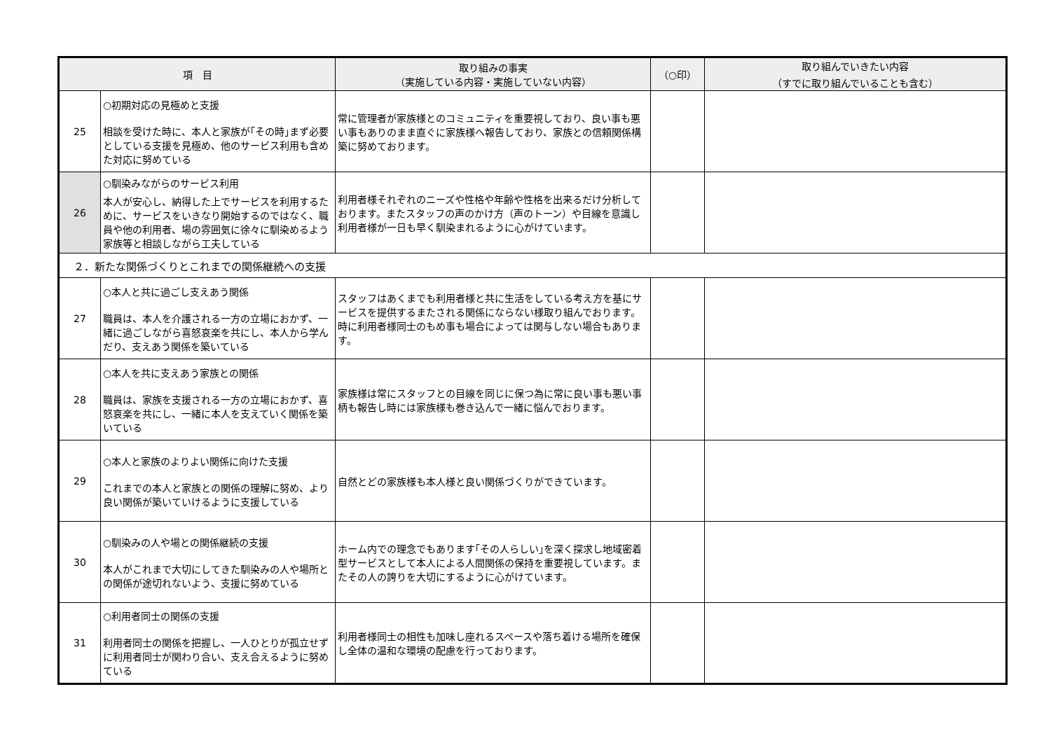| 項 目 | | 取り組みの事実 （実施している内容・実施していない内容） | （○印） | 取り組んでいきたい内容 （すでに取り組んでいることも含む） |
| --- | --- | --- | --- | --- |
| 25 | ○初期対応の見極めと支援 相談を受けた時に、本人と家族が｢その時｣まず必要としている支援を見極め、他のサービス利用も含めた対応に努めている | 常に管理者が家族様とのコミュニティを重要視しており、良い事も悪い事もありのまま直ぐに家族様へ報告しており、家族との信頼関係構築に努めております。 | | |
| 26 | ○馴染みながらのサービス利用 本人が安心し、納得した上でサービスを利用するために、サービスをいきなり開始するのではなく、職員や他の利用者、場の雰囲気に徐々に馴染めるよう家族等と相談しながら工夫している | 利用者様それぞれのニーズや性格や年齢や性格を出来るだけ分析しております。またスタッフの声のかけ方（声のトーン）や目線を意識し利用者様が一日も早く馴染まれるように心がけています。 | | |
| ２．新たな関係づくりとこれまでの関係継続への支援 | | | | |
| 27 | ○本人と共に過ごし支えあう関係 職員は、本人を介護される一方の立場におかず、一緒に過ごしながら喜怒哀楽を共にし、本人から学んだり、支えあう関係を築いている | スタッフはあくまでも利用者様と共に生活をしている考え方を基にサービスを提供するまたされる関係にならない様取り組んでおります。時に利用者様同士のもめ事も場合によっては関与しない場合もあります。 | | |
| 28 | ○本人を共に支えあう家族との関係 職員は、家族を支援される一方の立場におかず、喜怒哀楽を共にし、一緒に本人を支えていく関係を築いている | 家族様は常にスタッフとの目線を同じに保つ為に常に良い事も悪い事柄も報告し時には家族様も巻き込んで一緒に悩んでおります。 | | |
| 29 | ○本人と家族のよりよい関係に向けた支援 これまでの本人と家族との関係の理解に努め、より良い関係が築いていけるように支援している | 自然とどの家族様も本人様と良い関係づくりができています。 | | |
| 30 | ○馴染みの人や場との関係継続の支援 本人がこれまで大切にしてきた馴染みの人や場所との関係が途切れないよう、支援に努めている | ホーム内での理念でもあります｢その人らしい｣を深く探求し地域密着型サービスとして本人による人間関係の保持を重要視しています。またその人の誇りを大切にするように心がけています。 | | |
| 31 | ○利用者同士の関係の支援 利用者同士の関係を把握し、一人ひとりが孤立せずに利用者同士が関わり合い、支え合えるように努めている | 利用者様同士の相性も加味し座れるスペースや落ち着ける場所を確保し全体の温和な環境の配慮を行っております。 | | |